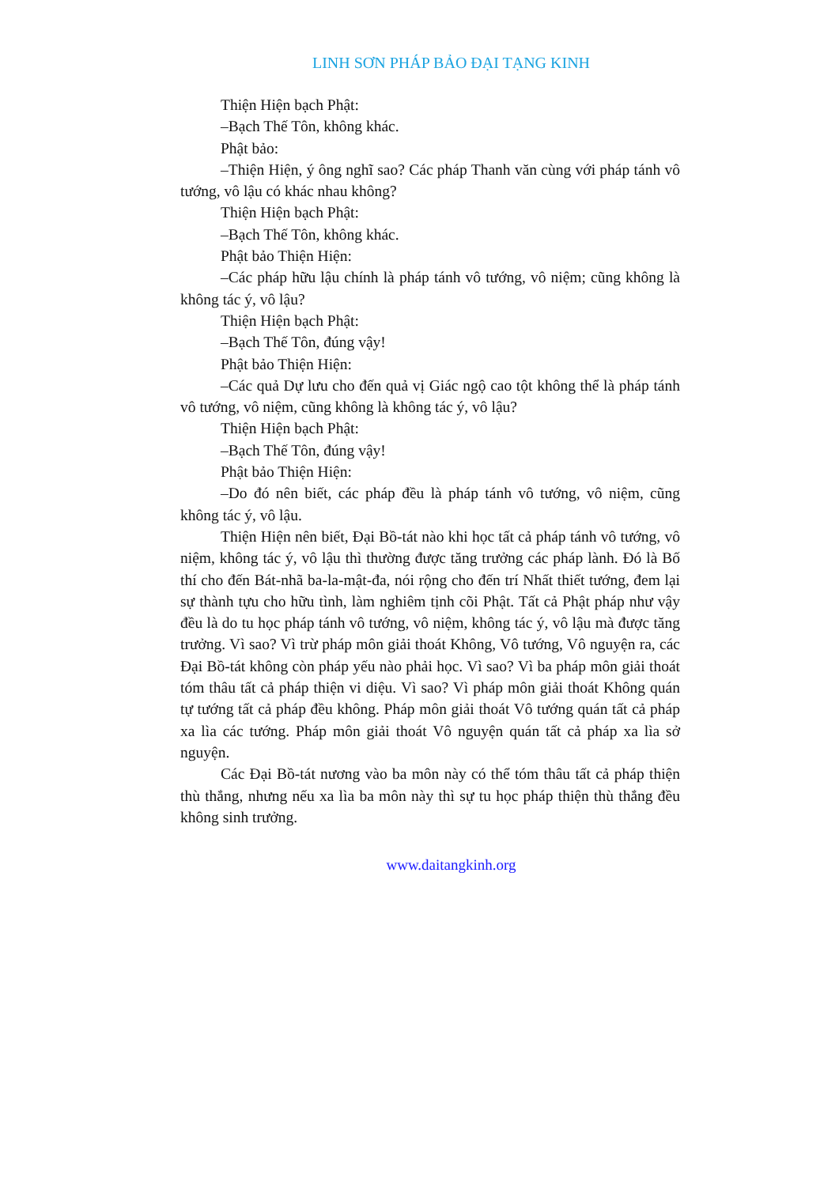LINH SƠN PHÁP BẢO ĐẠI TẠNG KINH
Thiện Hiện bạch Phật:
–Bạch Thế Tôn, không khác.
Phật bảo:
–Thiện Hiện, ý ông nghĩ sao? Các pháp Thanh văn cùng với pháp tánh vô tướng, vô lậu có khác nhau không?
Thiện Hiện bạch Phật:
–Bạch Thế Tôn, không khác.
Phật bảo Thiện Hiện:
–Các pháp hữu lậu chính là pháp tánh vô tướng, vô niệm; cũng không là không tác ý, vô lậu?
Thiện Hiện bạch Phật:
–Bạch Thế Tôn, đúng vậy!
Phật bảo Thiện Hiện:
–Các quả Dự lưu cho đến quả vị Giác ngộ cao tột không thể là pháp tánh vô tướng, vô niệm, cũng không là không tác ý, vô lậu?
Thiện Hiện bạch Phật:
–Bạch Thế Tôn, đúng vậy!
Phật bảo Thiện Hiện:
–Do đó nên biết, các pháp đều là pháp tánh vô tướng, vô niệm, cũng không tác ý, vô lậu.
Thiện Hiện nên biết, Đại Bồ-tát nào khi học tất cả pháp tánh vô tướng, vô niệm, không tác ý, vô lậu thì thường được tăng trưởng các pháp lành. Đó là Bố thí cho đến Bát-nhã ba-la-mật-đa, nói rộng cho đến trí Nhất thiết tướng, đem lại sự thành tựu cho hữu tình, làm nghiêm tịnh cõi Phật. Tất cả Phật pháp như vậy đều là do tu học pháp tánh vô tướng, vô niệm, không tác ý, vô lậu mà được tăng trưởng. Vì sao? Vì trừ pháp môn giải thoát Không, Vô tướng, Vô nguyện ra, các Đại Bồ-tát không còn pháp yếu nào phải học. Vì sao? Vì ba pháp môn giải thoát tóm thâu tất cả pháp thiện vi diệu. Vì sao? Vì pháp môn giải thoát Không quán tự tướng tất cả pháp đều không. Pháp môn giải thoát Vô tướng quán tất cả pháp xa lìa các tướng. Pháp môn giải thoát Vô nguyện quán tất cả pháp xa lìa sở nguyện.
Các Đại Bồ-tát nương vào ba môn này có thể tóm thâu tất cả pháp thiện thù thắng, nhưng nếu xa lìa ba môn này thì sự tu học pháp thiện thù thắng đều không sinh trưởng.
www.daitangkinh.org